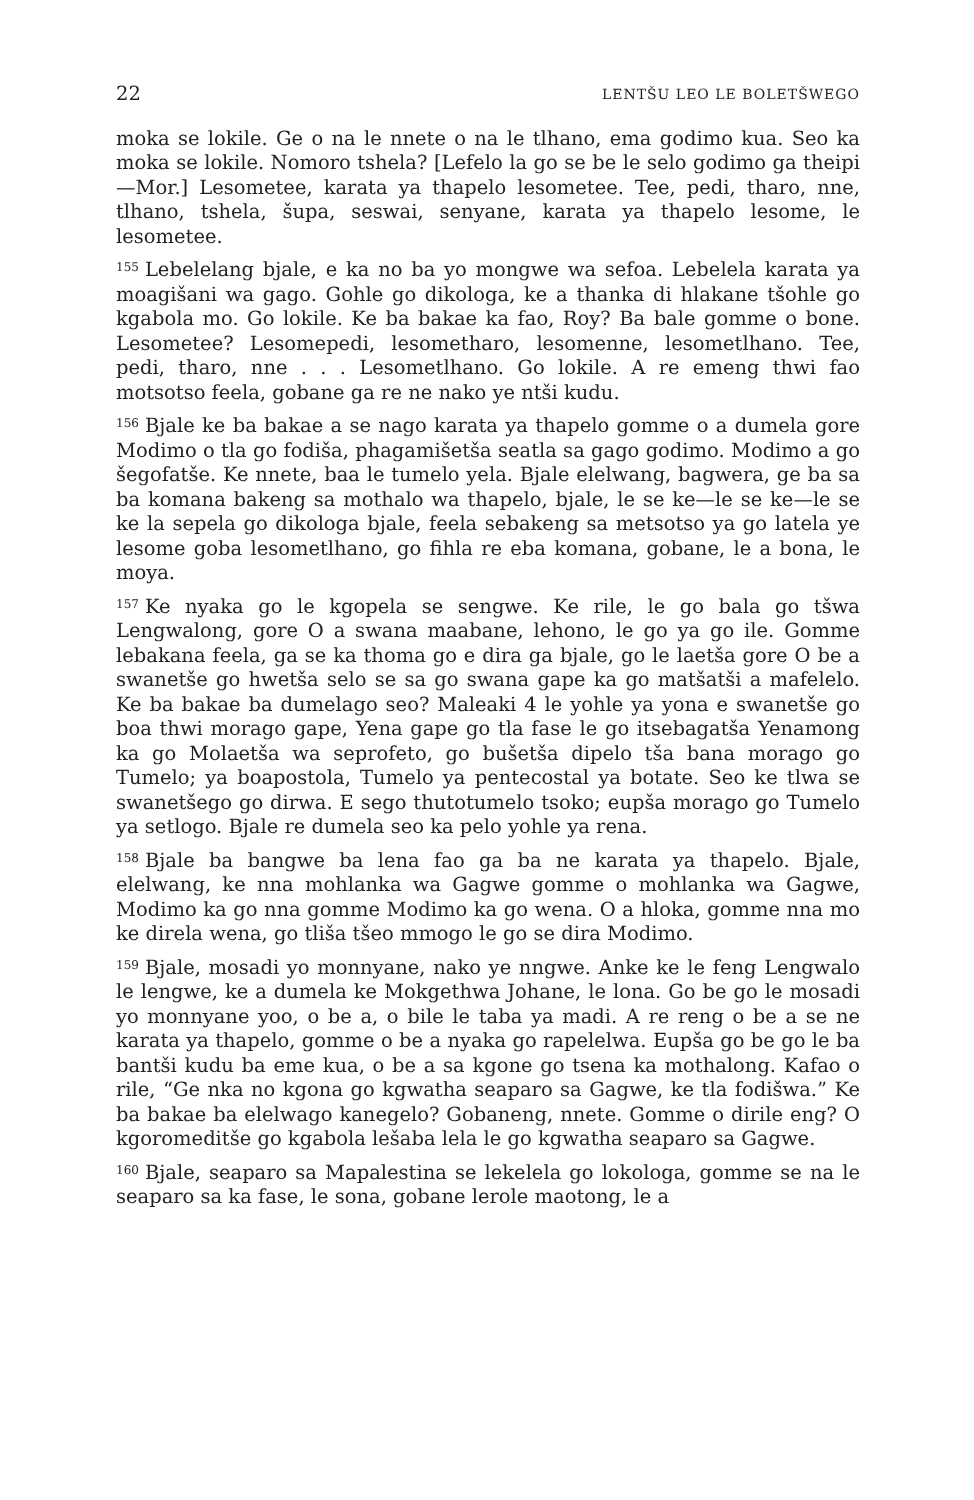22 LENTŠU LEO LE BOLETŠWEGO
moka se lokile. Ge o na le nnete o na le tlhano, ema godimo kua. Seo ka moka se lokile. Nomoro tshela? [Lefelo la go se be le selo godimo ga theipi—Mor.] Lesometee, karata ya thapelo lesometee. Tee, pedi, tharo, nne, tlhano, tshela, šupa, seswai, senyane, karata ya thapelo lesome, le lesometee.
<sup>155</sup> Lebelelang bjale, e ka no ba yo mongwe wa sefoa. Lebelela karata ya moagišani wa gago. Gohle go dikologa, ke a thanka di hlakane tšohle go kgabola mo. Go lokile. Ke ba bakae ka fao, Roy? Ba bale gomme o bone. Lesometee? Lesomepedi, lesometharo, lesomenne, lesometlhano. Tee, pedi, tharo, nne . . . Lesometlhano. Go lokile. A re emeng thwi fao motsotso feela, gobane ga re ne nako ye ntši kudu.
<sup>156</sup> Bjale ke ba bakae a se nago karata ya thapelo gomme o a dumela gore Modimo o tla go fodiša, phagamišetša seatla sa gago godimo. Modimo a go šegofatše. Ke nnete, baa le tumelo yela. Bjale elelwang, bagwera, ge ba sa ba komana bakeng sa mothalo wa thapelo, bjale, le se ke—le se ke—le se ke la sepela go dikologa bjale, feela sebakeng sa metsotso ya go latela ye lesome goba lesometlhano, go fihla re eba komana, gobane, le a bona, le moya.
<sup>157</sup> Ke nyaka go le kgopela se sengwe. Ke rile, le go bala go tšwa Lengwalong, gore O a swana maabane, lehono, le go ya go ile. Gomme lebakana feela, ga se ka thoma go e dira ga bjale, go le laetša gore O be a swanetše go hwetša selo se sa go swana gape ka go matšatši a mafelelo. Ke ba bakae ba dumelago seo? Maleaki 4 le yohle ya yona e swanetše go boa thwi morago gape, Yena gape go tla fase le go itsebagatša Yenamong ka go Molaetša wa seprofeto, go bušetša dipelo tša bana morago go Tumelo; ya boapostola, Tumelo ya pentecostal ya botate. Seo ke tlwa se swanetšego go dirwa. E sego thutotumelo tsoko; eupša morago go Tumelo ya setlogo. Bjale re dumela seo ka pelo yohle ya rena.
<sup>158</sup> Bjale ba bangwe ba lena fao ga ba ne karata ya thapelo. Bjale, elelwang, ke nna mohlanka wa Gagwe gomme o mohlanka wa Gagwe, Modimo ka go nna gomme Modimo ka go wena. O a hloka, gomme nna mo ke direla wena, go tliša tšeo mmogo le go se dira Modimo.
<sup>159</sup> Bjale, mosadi yo monnyane, nako ye nngwe. Anke ke le feng Lengwalo le lengwe, ke a dumela ke Mokgethwa Johane, le lona. Go be go le mosadi yo monnyane yoo, o be a, o bile le taba ya madi. A re reng o be a se ne karata ya thapelo, gomme o be a nyaka go rapelelwa. Eupša go be go le ba bantši kudu ba eme kua, o be a sa kgone go tsena ka mothalong. Kafao o rile, “Ge nka no kgona go kgwatha seaparo sa Gagwe, ke tla fodišwa.” Ke ba bakae ba elelwago kanegelo? Gobaneng, nnete. Gomme o dirile eng? O kgoromeditše go kgabola lešaba lela le go kgwatha seaparo sa Gagwe.
<sup>160</sup> Bjale, seaparo sa Mapalestina se lekelela go lokologa, gomme se na le seaparo sa ka fase, le sona, gobane lerole maotong, le a